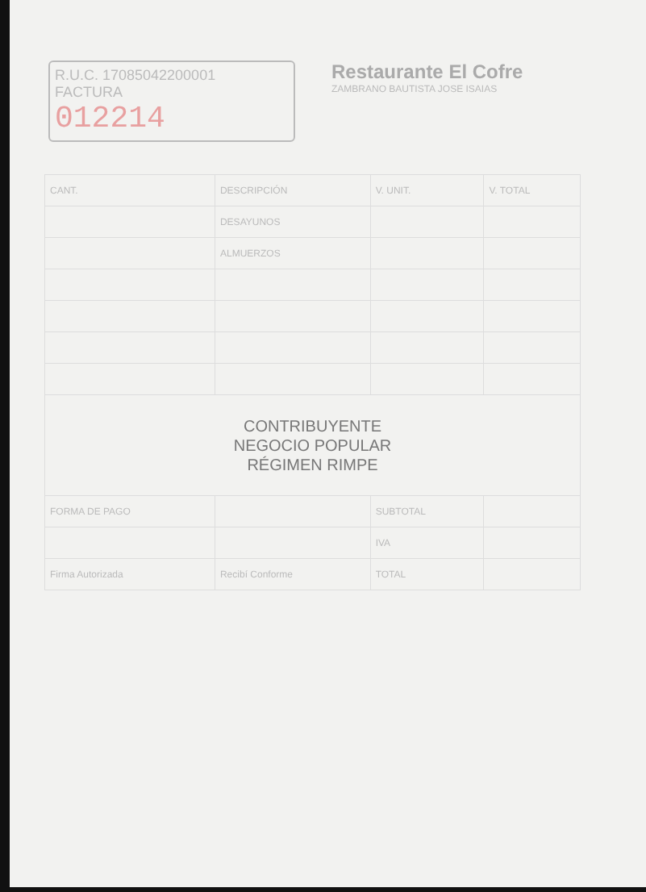R.U.C. 17085042200001
FACTURA
012214
Restaurante El Cofre
ZAMBRANO BAUTISTA JOSE ISAIAS
| CANT. | DESCRIPCIÓN | V. UNIT. | V. TOTAL |
| | DESAYUNOS | | |
| | ALMUERZOS | | |
| CONTRIBUYENTE NEGOCIO POPULAR RÉGIMEN RIMPE | | | |
| FORMA DE PAGO | | SUBTOTAL | |
| | | IVA | |
| Firma Autorizada | Recibí Conforme | TOTAL | |